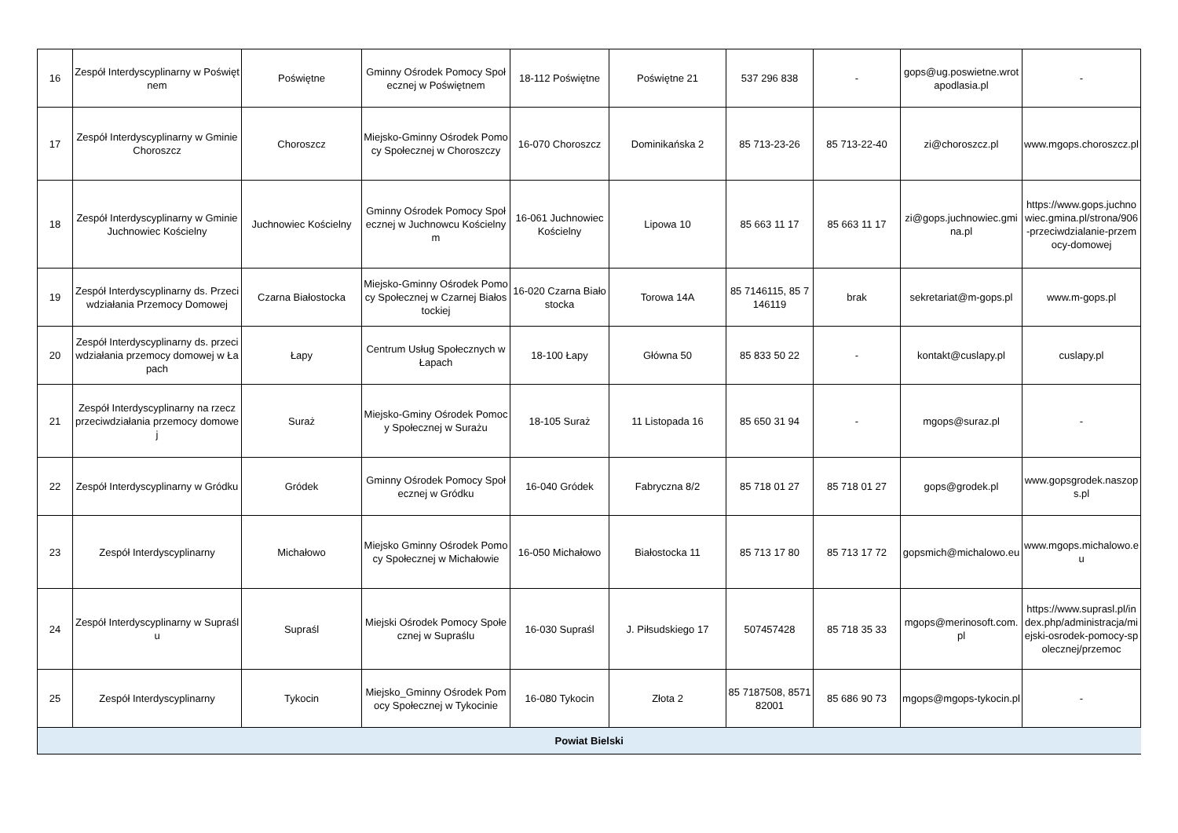| 16 | Zespół Interdyscyplinarny w Poświętnem | Poświętne | Gminny Ośrodek Pomocy Społecznej w Poświętnem | 18-112 Poświętne | Poświętne 21 | 537 296 838 | - | gops@ug.poswietne.wrotapodlasia.pl | - |
| 17 | Zespół Interdyscyplinarny w Gminie Choroszcz | Choroszcz | Miejsko-Gminny Ośrodek Pomocy Społecznej w Choroszczy | 16-070 Choroszcz | Dominikańska 2 | 85 713-23-26 | 85 713-22-40 | zi@choroszcz.pl | www.mgops.choroszcz.pl |
| 18 | Zespół Interdyscyplinarny w Gminie Juchnowiec Kościelny | Juchnowiec Kościelny | Gminny Ośrodek Pomocy Społecznej w Juchnowcu Kościelnym | 16-061 Juchnowiec Kościelny | Lipowa 10 | 85 663 11 17 | 85 663 11 17 | zi@gops.juchnowiec.gmina.pl | https://www.gops.juchnowiec.gmina.pl/strona/906-przeciwdzialanie-przemocy-domowej |
| 19 | Zespół Interdyscyplinarny ds. Przeciwdziałania Przemocy Domowej | Czarna Białostocka | Miejsko-Gminny Ośrodek Pomocy Społecznej w Czarnej Białostockiej | 16-020 Czarna Białostocka | Torowa 14A | 85 7146115, 85 7146119 | brak | sekretariat@m-gops.pl | www.m-gops.pl |
| 20 | Zespół Interdyscyplinarny ds. przeciwdziałania przemocy domowej w Łapach | Łapy | Centrum Usług Społecznych w Łapach | 18-100 Łapy | Główna 50 | 85 833 50 22 | - | kontakt@cuslapy.pl | cuslapy.pl |
| 21 | Zespół Interdyscyplinarny na rzecz przeciwdziałania przemocy domowej | Suraż | Miejsko-Gminy Ośrodek Pomocy Społecznej w Surażu | 18-105 Suraż | 11 Listopada 16 | 85 650 31 94 | - | mgops@suraz.pl | - |
| 22 | Zespół Interdyscyplinarny w Gródku | Gródek | Gminny Ośrodek Pomocy Społecznej w Gródku | 16-040 Gródek | Fabryczna 8/2 | 85 718 01 27 | 85 718 01 27 | gops@grodek.pl | www.gopsgrodek.naszops.pl |
| 23 | Zespół Interdyscyplinarny | Michałowo | Miejsko Gminny Ośrodek Pomocy Społecznej w Michałowie | 16-050 Michałowo | Białostocka 11 | 85 713 17 80 | 85 713 17 72 | gopsmich@michalowo.eu | www.mgops.michalowo.eu |
| 24 | Zespół Interdyscyplinarny w Supraślu | Supraśl | Miejski Ośrodek Pomocy Społecznej w Supraślu | 16-030 Supraśl | J. Piłsudskiego 17 | 507457428 | 85 718 35 33 | mgops@merinosoft.com.pl | https://www.suprasl.pl/index.php/administracja/miejski-osrodek-pomocy-spolecznej/przemoc |
| 25 | Zespół Interdyscyplinarny | Tykocin | Miejsko_Gminny Ośrodek Pomocy Społecznej w Tykocinie | 16-080 Tykocin | Złota 2 | 85 7187508, 857182001 | 85 686 90 73 | mgops@mgops-tykocin.pl | - |
| Powiat Bielski | | | | | | | | | |